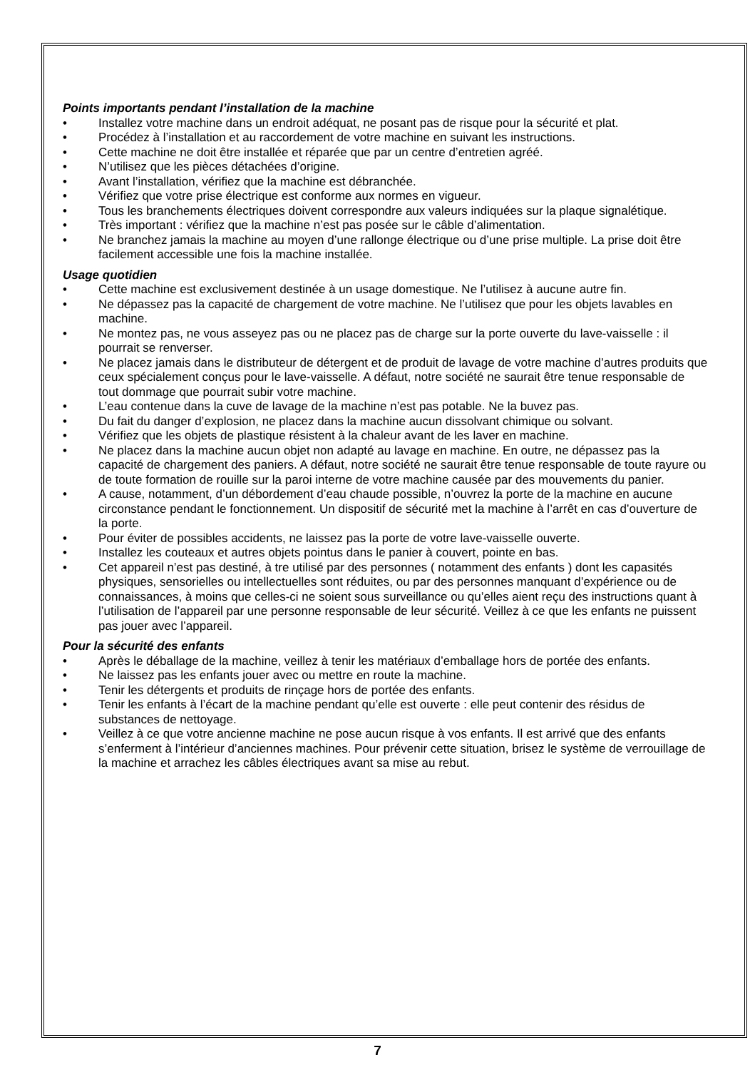Points importants pendant l’installation de la machine
• Installez votre machine dans un endroit adéquat, ne posant pas de risque pour la sécurité et plat.
• Procédez à l’installation et au raccordement de votre machine en suivant les instructions.
• Cette machine ne doit être installée et réparée que par un centre d’entretien agréé.
• N’utilisez que les pièces détachées d’origine.
• Avant l’installation, vérifiez que la machine est débranchée.
• Vérifiez que votre prise électrique est conforme aux normes en vigueur.
• Tous les branchements électriques doivent correspondre aux valeurs indiquées sur la plaque signalétique.
• Très important : vérifiez que la machine n’est pas posée sur le câble d’alimentation.
• Ne branchez jamais la machine au moyen d’une rallonge électrique ou d’une prise multiple. La prise doit être facilement accessible une fois la machine installée.
Usage quotidien
• Cette machine est exclusivement destinée à un usage domestique. Ne l’utilisez à aucune autre fin.
• Ne dépassez pas la capacité de chargement de votre machine. Ne l’utilisez que pour les objets lavables en machine.
• Ne montez pas, ne vous asseyez pas ou ne placez pas de charge sur la porte ouverte du lave-vaisselle : il pourrait se renverser.
• Ne placez jamais dans le distributeur de détergent et de produit de lavage de votre machine d’autres produits que ceux spécialement conçus pour le lave-vaisselle. A défaut, notre société ne saurait être tenue responsable de tout dommage que pourrait subir votre machine.
• L’eau contenue dans la cuve de lavage de la machine n’est pas potable. Ne la buvez pas.
• Du fait du danger d’explosion, ne placez dans la machine aucun dissolvant chimique ou solvant.
• Vérifiez que les objets de plastique résistent à la chaleur avant de les laver en machine.
• Ne placez dans la machine aucun objet non adapté au lavage en machine. En outre, ne dépassez pas la capacité de chargement des paniers. A défaut, notre société ne saurait être tenue responsable de toute rayure ou de toute formation de rouille sur la paroi interne de votre machine causée par des mouvements du panier.
• A cause, notamment, d’un débordement d’eau chaude possible, n’ouvrez la porte de la machine en aucune circonstance pendant le fonctionnement. Un dispositif de sécurité met la machine à l’arrêt en cas d’ouverture de la porte.
• Pour éviter de possibles accidents, ne laissez pas la porte de votre lave-vaisselle ouverte.
• Installez les couteaux et autres objets pointus dans le panier à couvert, pointe en bas.
• Cet appareil n’est pas destiné, à tre utilisé par des personnes ( notamment des enfants ) dont les capasités physiques, sensorielles ou intellectuelles sont réduites, ou par des personnes manquant d’expérience ou de connaissances, à moins que celles-ci ne soient sous surveillance ou qu’elles aient reçu des instructions quant à l’utilisation de l’appareil par une personne responsable de leur sécurité. Veillez à ce que les enfants ne puissent pas jouer avec l’appareil.
Pour la sécurité des enfants
• Après le déballage de la machine, veillez à tenir les matériaux d’emballage hors de portée des enfants.
• Ne laissez pas les enfants jouer avec ou mettre en route la machine.
• Tenir les détergents et produits de rinçage hors de portée des enfants.
• Tenir les enfants à l’écart de la machine pendant qu’elle est ouverte : elle peut contenir des résidus de substances de nettoyage.
• Veillez à ce que votre ancienne machine ne pose aucun risque à vos enfants. Il est arrivé que des enfants s’enferment à l’intérieur d’anciennes machines. Pour prévenir cette situation, brisez le système de verrouillage de la machine et arrachez les câbles électriques avant sa mise au rebut.
7